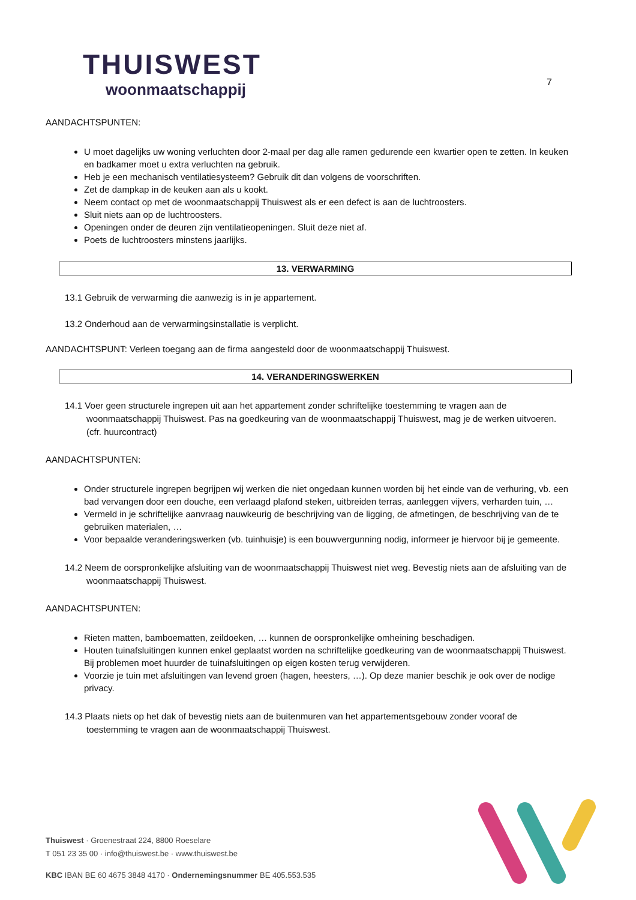THUISWEST
woonmaatschappij
7
AANDACHTSPUNTEN:
U moet dagelijks uw woning verluchten door 2-maal per dag alle ramen gedurende een kwartier open te zetten. In keuken en badkamer moet u extra verluchten na gebruik.
Heb je een mechanisch ventilatiesysteem? Gebruik dit dan volgens de voorschriften.
Zet de dampkap in de keuken aan als u kookt.
Neem contact op met de woonmaatschappij Thuiswest als er een defect is aan de luchtroosters.
Sluit niets aan op de luchtroosters.
Openingen onder de deuren zijn ventilatieopeningen. Sluit deze niet af.
Poets de luchtroosters minstens jaarlijks.
13. VERWARMING
13.1 Gebruik de verwarming die aanwezig is in je appartement.
13.2 Onderhoud aan de verwarmingsinstallatie is verplicht.
AANDACHTSPUNT: Verleen toegang aan de firma aangesteld door de woonmaatschappij Thuiswest.
14. VERANDERINGSWERKEN
14.1 Voer geen structurele ingrepen uit aan het appartement zonder schriftelijke toestemming te vragen aan de woonmaatschappij Thuiswest. Pas na goedkeuring van de woonmaatschappij Thuiswest, mag je de werken uitvoeren. (cfr. huurcontract)
AANDACHTSPUNTEN:
Onder structurele ingrepen begrijpen wij werken die niet ongedaan kunnen worden bij het einde van de verhuring, vb. een bad vervangen door een douche, een verlaagd plafond steken, uitbreiden terras, aanleggen vijvers, verharden tuin, …
Vermeld in je schriftelijke aanvraag nauwkeurig de beschrijving van de ligging, de afmetingen, de beschrijving van de te gebruiken materialen, …
Voor bepaalde veranderingswerken (vb. tuinhuisje) is een bouwvergunning nodig, informeer je hiervoor bij je gemeente.
14.2 Neem de oorspronkelijke afsluiting van de woonmaatschappij Thuiswest niet weg. Bevestig niets aan de afsluiting van de woonmaatschappij Thuiswest.
AANDACHTSPUNTEN:
Rieten matten, bamboematten, zeildoeken, … kunnen de oorspronkelijke omheining beschadigen.
Houten tuinafsluitingen kunnen enkel geplaatst worden na schriftelijke goedkeuring van de woonmaatschappij Thuiswest. Bij problemen moet huurder de tuinafsluitingen op eigen kosten terug verwijderen.
Voorzie je tuin met afsluitingen van levend groen (hagen, heesters, …). Op deze manier beschik je ook over de nodige privacy.
14.3 Plaats niets op het dak of bevestig niets aan de buitenmuren van het appartementsgebouw zonder vooraf de toestemming te vragen aan de woonmaatschappij Thuiswest.
Thuiswest · Groenestraat 224, 8800 Roeselare
T 051 23 35 00 · info@thuiswest.be · www.thuiswest.be
KBC IBAN BE 60 4675 3848 4170 · Ondernemingsnummer BE 405.553.535